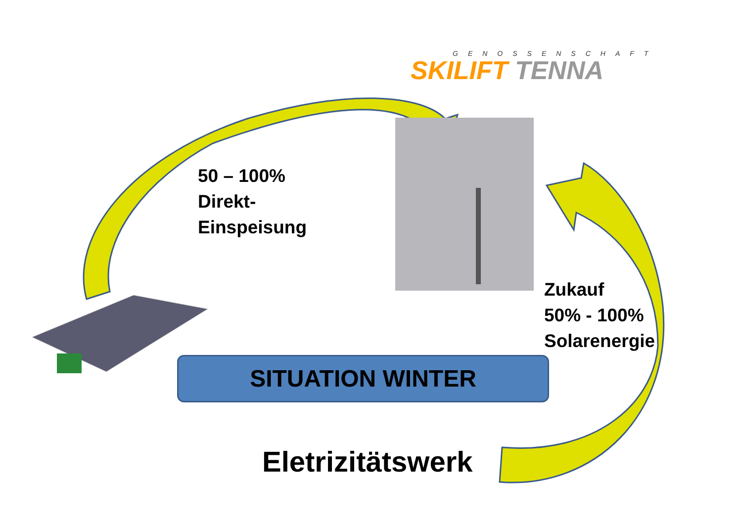GENOSSENSCHAFT
SKILIFT TENNA
50 – 100%
Direkt-
Einspeisung
Zukauf
50% - 100%
Solarenergie
SITUATION WINTER
Eletrizitätswerk